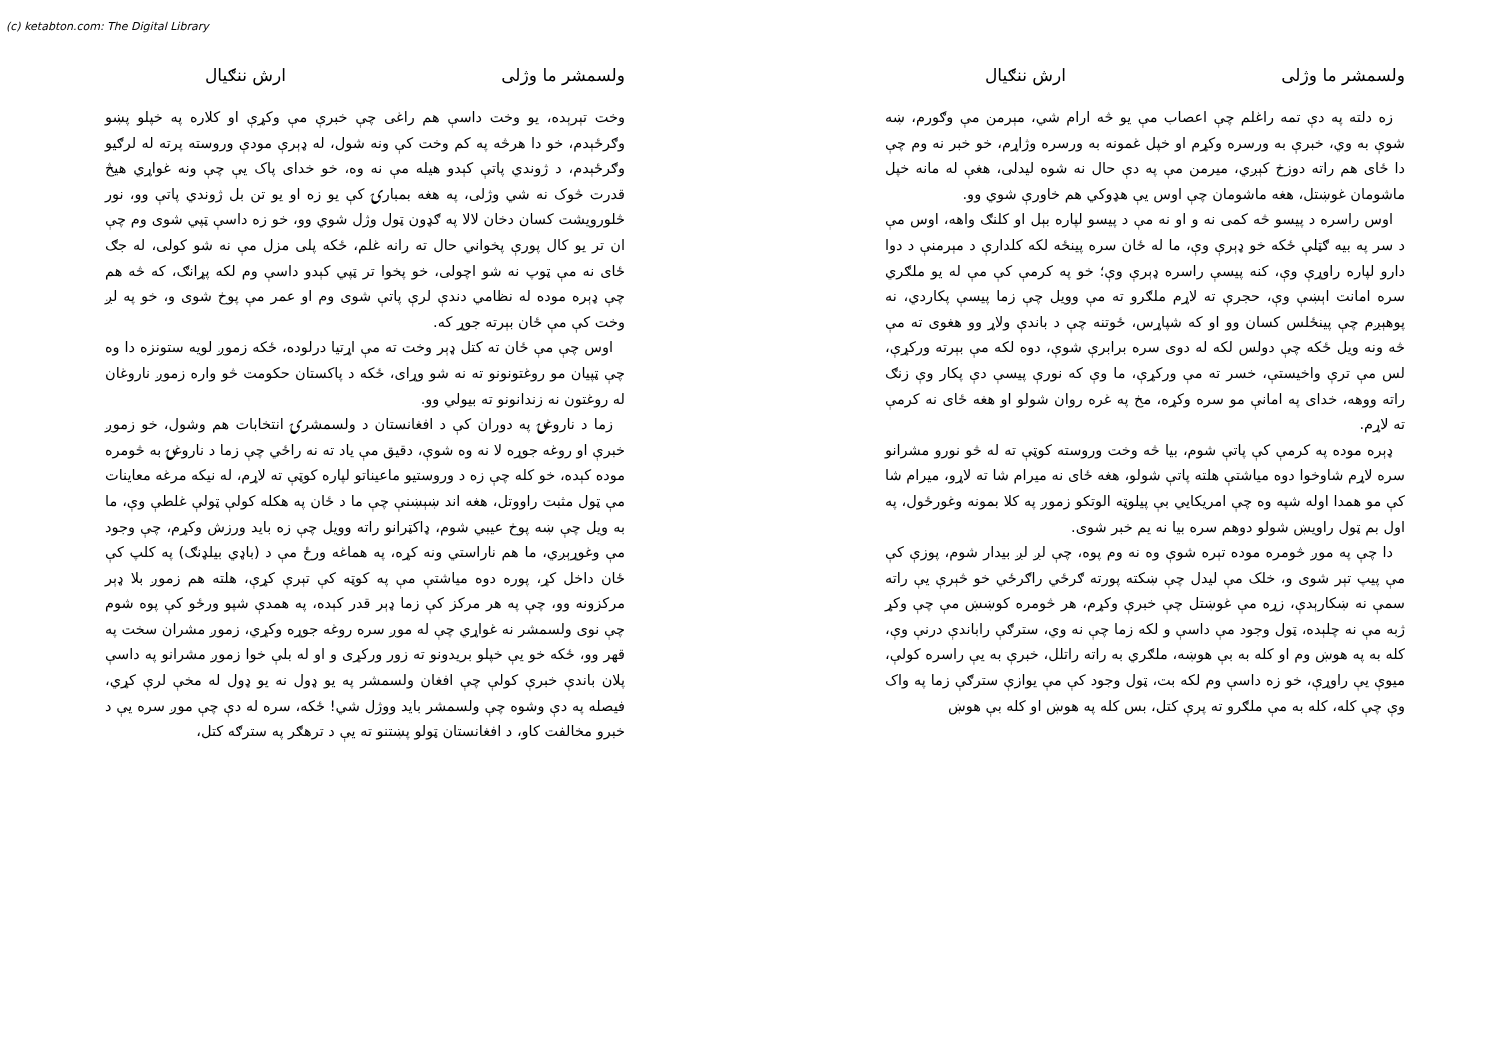(c) ketabton.com: The Digital Library
ولسمشر ما وژلی ارش ننګیال
زه دلته په دې تمه راغلم چې اعصاب مې یو څه ارام شي، مېرمن مې وګورم، ښه شوې به وي، خبرې به ورسره وکړم او خپل غمونه به ورسره وژاړم، خو خبر نه وم چې دا ځای هم راته دوزخ کېږي، میرمن مې په دې حال نه شوه لیدلی، هغې له مانه خپل ماشومان غوښتل، هغه ماشومان چې اوس یې هډوکي هم خاورې شوي وو.
اوس راسره د پیسو څه کمی نه و او نه مې د پیسو لپاره بېل او کلنګ واهه، اوس مې د سر په بیه ګټلې ځکه خو ډېرې وې، ما له ځان سره پینځه لکه کلدارې د مېرمنې د دوا دارو لپاره راوړې وې، کنه پیسې راسره ډېرې وې؛ خو په کرمې کې مې له یو ملګري سره امانت اېښې وې، حجرې ته لاړم ملګرو ته مې وویل چې زما پیسې پکاردي، نه پوهېږم چې پینځلس کسان وو او که شپاړس، ځوتنه چې د باندې ولاړ وو هغوی ته مې څه ونه ویل ځکه چې دولس لکه له دوی سره برابرې شوې، دوه لکه مې بېرته ورکړې، لس مې ترې واخیستې، خسر ته مې ورکړې، ما وې که نورې پیسې دې پکار وې زنګ راته ووهه، خدای په امانې مو سره وکړه، مخ په غره روان شولو او هغه ځای نه کرمې ته لاړم.
ډېره موده په کرمې کې پاتې شوم، بیا څه وخت وروسته کوټې ته له څو نورو مشرانو سره لاړم شاوخوا دوه میاشتې هلته پاتې شولو، هغه ځای نه میرام شا ته لاړو، میرام شا کې مو همدا اوله شپه وه چې امریکایي بې پیلوټه الوتکو زموږ په کلا بمونه وغورځول، په اول بم ټول راویښ شولو دوهم سره بیا نه یم خبر شوی.
دا چې په موږ څومره موده تېره شوې وه نه وم پوه، چې لږ لږ بیدار شوم، پوزې کې مې پیپ تېر شوی و، خلک مې لیدل چې ښکته پورته ګرځي راګرځي خو څېرې یې راته سمې نه ښکارېدې، زړه مې غوښتل چې خبرې وکړم، هر څومره کوښښ مې چې وکړ ژبه مې نه چلېده، ټول وجود مې داسې و لکه زما چې نه وي، سترګې راباندې درنې وې، کله به په هوښ وم او کله به بې هوښه، ملګري به راته راتلل، خبرې به یې راسره کولې، میوې یې راوړې، خو زه داسې وم لکه بت، ټول وجود کې مې یوازې سترګې زما په واک وې چې کله، کله به مې ملګرو ته پرې کتل، بس کله په هوښ او کله بې هوښ
ولسمشر ما وژلی ارش ننګیال
وخت تېرېده، یو وخت داسې هم راغی چې خبرې مې وکړې او کلاره په خپلو پښو وګرځېدم، خو دا هرڅه په کم وخت کې ونه شول، له ډېرې مودې وروسته پرته له لرګیو وګرځېدم، د ژوندي پاتې کېدو هیله مې نه وه، خو خدای پاک یې چې ونه غواړي هیڅ قدرت څوک نه شي وژلی، په هغه بمبارۍ کې یو زه او یو تن بل ژوندي پاتې وو، نور څلورویشت کسان دخان لالا په ګډون ټول وژل شوي وو، خو زه داسې ټپي شوی وم چې ان تر یو کال پورې پخواني حال ته رانه غلم، ځکه پلی مزل مې نه شو کولی، له جګ ځای نه مې ټوپ نه شو اچولی، خو پخوا تر ټپي کېدو داسې وم لکه پړانګ، که څه هم چې ډېره موده له نظامي دندې لرې پاتې شوی وم او عمر مې پوخ شوی و، خو په لږ وخت کې مې ځان بېرته جوړ که.
اوس چې مې ځان ته کتل ډېر وخت ته مې اړتیا درلوده، ځکه زموږ لویه ستونزه دا وه چې ټپیان مو روغتونونو ته نه شو وړای، ځکه د پاکستان حکومت څو واره زموږ ناروغان له روغتون نه زندانونو ته بیولي وو.
زما د ناروغۍ په دوران کې د افغانستان د ولسمشرۍ انتخابات هم وشول، خو زموږ خبرې او روغه جوړه لا نه وه شوې، دقیق مې یاد ته نه راځي چې زما د ناروغۍ به څومره موده کېده، خو کله چې زه د وروستیو ماعیناتو لپاره کوټې ته لاړم، له نیکه مرغه معاینات مې ټول مثبت راووتل، هغه اند ښېښنې چې ما د ځان په هکله کولې ټولې غلطې وې، ما به ویل چې ښه پوخ عیبي شوم، ډاکټرانو راته وویل چې زه باید ورزش وکړم، چې وجود مې وغوړېږي، ما هم ناراستي ونه کړه، په هماغه ورځ مې د (باډي بیلډنګ) په کلپ کې ځان داخل کړ، پوره دوه میاشتې مې په کوټه کې تېرې کړې، هلته هم زموږ بلا ډېر مرکزونه وو، چې په هر مرکز کې زما ډېر قدر کېده، په همدې شپو ورځو کې پوه شوم چې نوی ولسمشر نه غواړي چې له موږ سره روغه جوړه وکړي، زموږ مشران سخت په قهر وو، ځکه خو یې خپلو بریدونو ته زور ورکړی و او له بلې خوا زموږ مشرانو په داسې پلان باندې خبرې کولې چې افغان ولسمشر په یو ډول نه یو ډول له مخې لرې کړي، فیصله په دې وشوه چې ولسمشر باید ووژل شي! ځکه، سره له دې چې موږ سره یې د خبرو مخالفت کاو، د افغانستان ټولو پښتنو ته یې د ترهګر په سترګه کتل،